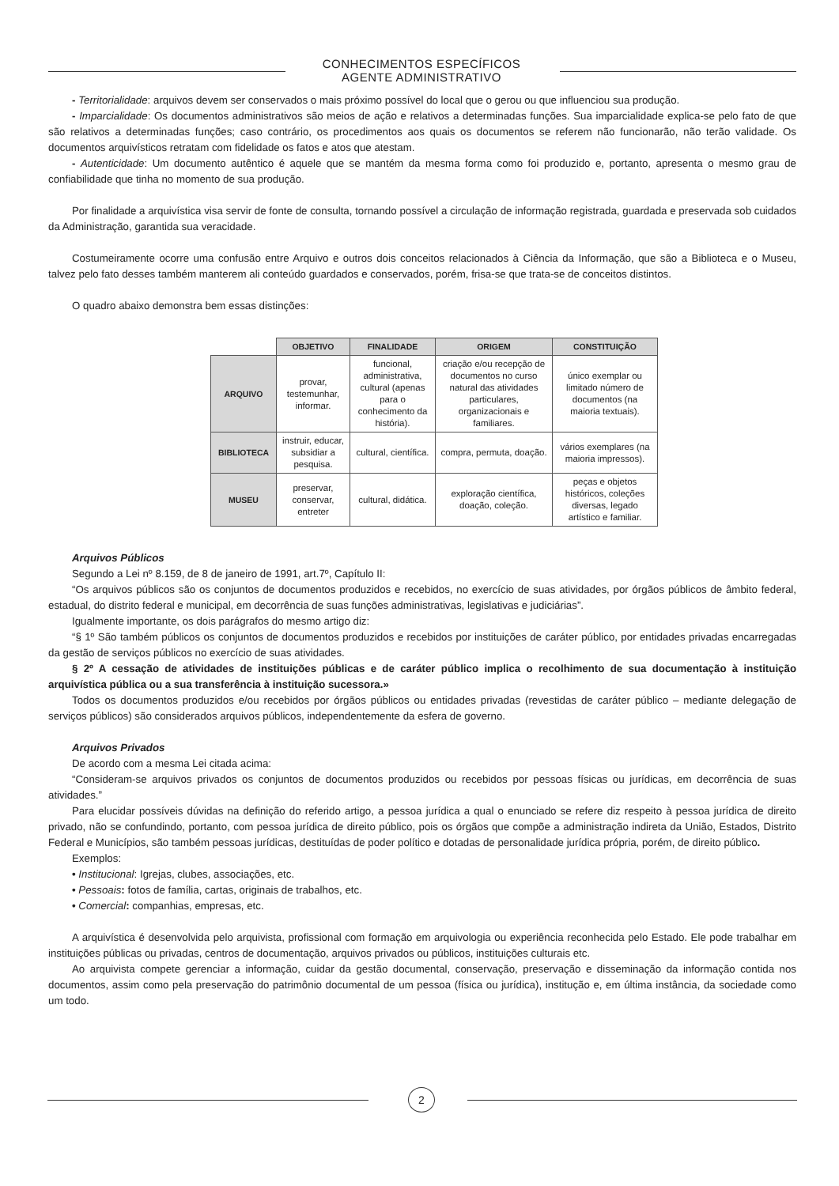CONHECIMENTOS ESPECÍFICOS
AGENTE ADMINISTRATIVO
- Territorialidade: arquivos devem ser conservados o mais próximo possível do local que o gerou ou que influenciou sua produção.
- Imparcialidade: Os documentos administrativos são meios de ação e relativos a determinadas funções. Sua imparcialidade explica-se pelo fato de que são relativos a determinadas funções; caso contrário, os procedimentos aos quais os documentos se referem não funcionarão, não terão validade. Os documentos arquivísticos retratam com fidelidade os fatos e atos que atestam.
- Autenticidade: Um documento autêntico é aquele que se mantém da mesma forma como foi produzido e, portanto, apresenta o mesmo grau de confiabilidade que tinha no momento de sua produção.
Por finalidade a arquivística visa servir de fonte de consulta, tornando possível a circulação de informação registrada, guardada e preservada sob cuidados da Administração, garantida sua veracidade.
Costumeiramente ocorre uma confusão entre Arquivo e outros dois conceitos relacionados à Ciência da Informação, que são a Biblioteca e o Museu, talvez pelo fato desses também manterem ali conteúdo guardados e conservados, porém, frisa-se que trata-se de conceitos distintos.
O quadro abaixo demonstra bem essas distinções:
| | OBJETIVO | FINALIDADE | ORIGEM | CONSTITUIÇÃO |
| --- | --- | --- | --- | --- |
| ARQUIVO | provar, testemunhar, informar. | funcional, administrativa, cultural (apenas para o conhecimento da história). | criação e/ou recepção de documentos no curso natural das atividades particulares, organizacionais e familiares. | único exemplar ou limitado número de documentos (na maioria textuais). |
| BIBLIOTECA | instruir, educar, subsidiar a pesquisa. | cultural, científica. | compra, permuta, doação. | vários exemplares (na maioria impressos). |
| MUSEU | preservar, conservar, entreter | cultural, didática. | exploração científica, doação, coleção. | peças e objetos históricos, coleções diversas, legado artístico e familiar. |
Arquivos Públicos
Segundo a Lei nº 8.159, de 8 de janeiro de 1991, art.7º, Capítulo II:
“Os arquivos públicos são os conjuntos de documentos produzidos e recebidos, no exercício de suas atividades, por órgãos públicos de âmbito federal, estadual, do distrito federal e municipal, em decorrência de suas funções administrativas, legislativas e judiciárias”.
Igualmente importante, os dois parágrafos do mesmo artigo diz:
“§ 1º São também públicos os conjuntos de documentos produzidos e recebidos por instituições de caráter público, por entidades privadas encarregadas da gestão de serviços públicos no exercício de suas atividades.
§ 2º A cessação de atividades de instituições públicas e de caráter público implica o recolhimento de sua documentação à instituição arquivística pública ou a sua transferência à instituição sucessora.»
Todos os documentos produzidos e/ou recebidos por órgãos públicos ou entidades privadas (revestidas de caráter público – mediante delegação de serviços públicos) são considerados arquivos públicos, independentemente da esfera de governo.
Arquivos Privados
De acordo com a mesma Lei citada acima:
“Consideram-se arquivos privados os conjuntos de documentos produzidos ou recebidos por pessoas físicas ou jurídicas, em decorrência de suas atividades.”
Para elucidar possíveis dúvidas na definição do referido artigo, a pessoa jurídica a qual o enunciado se refere diz respeito à pessoa jurídica de direito privado, não se confundindo, portanto, com pessoa jurídica de direito público, pois os órgãos que compõe a administração indireta da União, Estados, Distrito Federal e Municípios, são também pessoas jurídicas, destituídas de poder político e dotadas de personalidade jurídica própria, porém, de direito público.
Exemplos:
• Institucional: Igrejas, clubes, associações, etc.
• Pessoais: fotos de família, cartas, originais de trabalhos, etc.
• Comercial: companhias, empresas, etc.
A arquivística é desenvolvida pelo arquivista, profissional com formação em arquivologia ou experiência reconhecida pelo Estado. Ele pode trabalhar em instituições públicas ou privadas, centros de documentação, arquivos privados ou públicos, instituições culturais etc.
Ao arquivista compete gerenciar a informação, cuidar da gestão documental, conservação, preservação e disseminação da informação contida nos documentos, assim como pela preservação do patrimônio documental de um pessoa (física ou jurídica), institução e, em última instância, da sociedade como um todo.
2